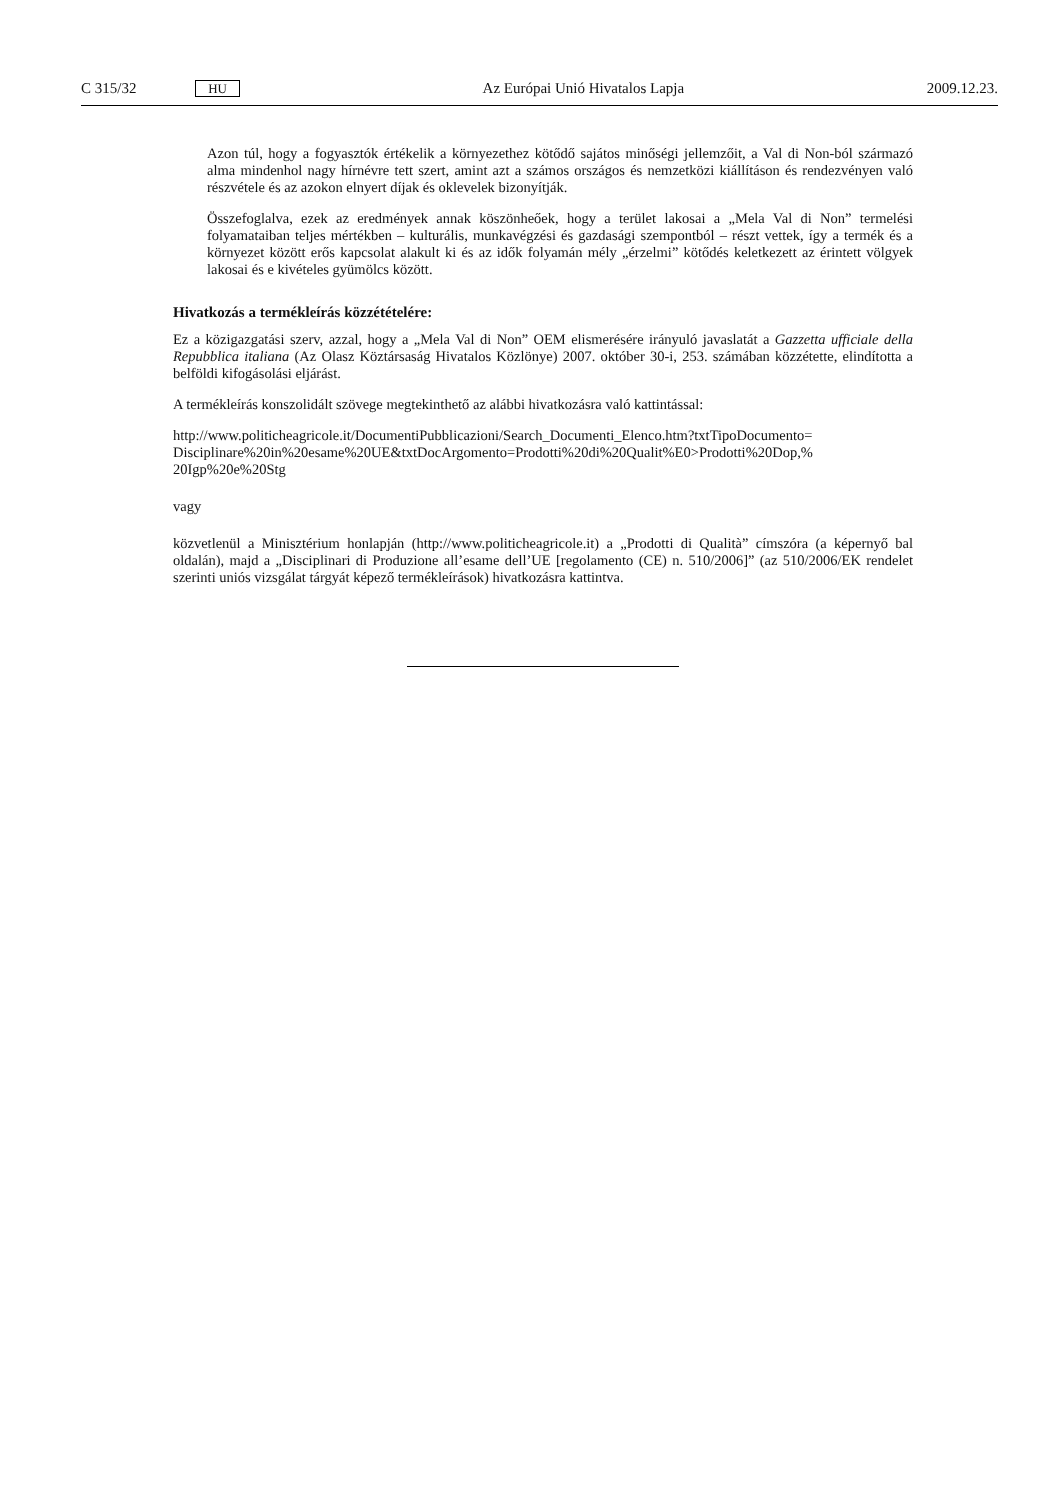C 315/32 HU Az Európai Unió Hivatalos Lapja 2009.12.23.
Azon túl, hogy a fogyasztók értékelik a környezethez kötődő sajátos minőségi jellemzőit, a Val di Non-ból származó alma mindenhol nagy hírnévre tett szert, amint azt a számos országos és nemzetközi kiállításon és rendezvényen való részvétele és az azokon elnyert díjak és oklevelek bizonyítják.
Összefoglalva, ezek az eredmények annak köszönheőek, hogy a terület lakosai a „Mela Val di Non” termelési folyamataiban teljes mértékben – kulturális, munkavégzési és gazdasági szempontból – részt vettek, így a termék és a környezet között erős kapcsolat alakult ki és az idők folyamán mély „érzelmi” kötődés keletkezett az érintett völgyek lakosai és e kivételes gyümölcs között.
Hivatkozás a termékleírás közzétételére:
Ez a közigazgatási szerv, azzal, hogy a „Mela Val di Non” OEM elismerésére irányuló javaslatát a Gazzetta ufficiale della Repubblica italiana (Az Olasz Köztársaság Hivatalos Közlönye) 2007. október 30-i, 253. számában közzétette, elindította a belföldi kifogásolási eljárást.
A termékleírás konszolidált szövege megtekinthető az alábbi hivatkozásra való kattintással:
http://www.politicheagricole.it/DocumentiPubblicazioni/Search_Documenti_Elenco.htm?txtTipoDocumento= Disciplinare%20in%20esame%20UE&txtDocArgomento=Prodotti%20di%20Qualit%E0>Prodotti%20Dop,% 20Igp%20e%20Stg
vagy
közvetlenül a Minisztérium honlapján (http://www.politicheagricole.it) a „Prodotti di Qualità” címszóra (a képernyő bal oldalán), majd a „Disciplinari di Produzione all’esame dell’UE [regolamento (CE) n. 510/2006]” (az 510/2006/EK rendelet szerinti uniós vizsgálat tárgyát képező termékleírások) hivatkozásra kattintva.